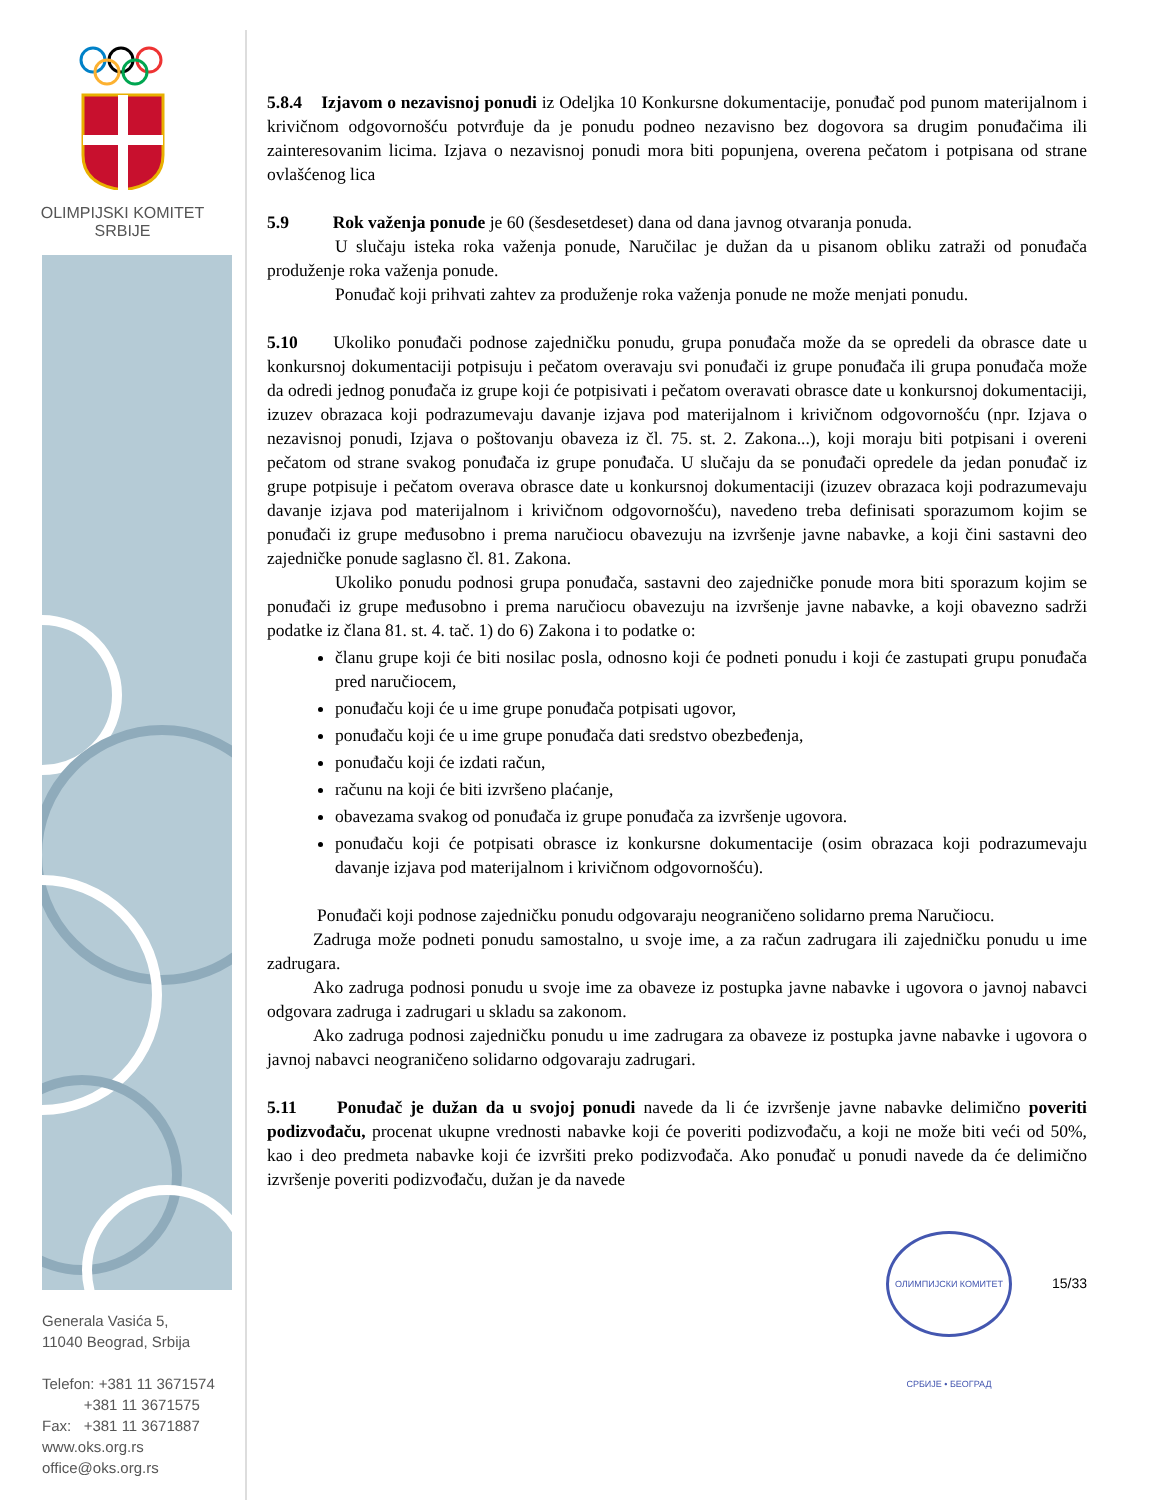OLIMPIJSKI KOMITET
SRBIJE
Generala Vasića 5,
11040 Beograd, Srbija
Telefon: +381 11 3671574
+381 11 3671575
Fax: +381 11 3671887
www.oks.org.rs
office@oks.org.rs
5.8.4 Izjavom o nezavisnoj ponudi iz Odeljka 10 Konkursne dokumentacije, ponuđač pod punom materijalnom i krivičnom odgovornošću potvrđuje da je ponudu podneo nezavisno bez dogovora sa drugim ponuđačima ili zainteresovanim licima. Izjava o nezavisnoj ponudi mora biti popunjena, overena pečatom i potpisana od strane ovlašćenog lica
5.9 Rok važenja ponude je 60 (šesdesetdeset) dana od dana javnog otvaranja ponuda.
U slučaju isteka roka važenja ponude, Naručilac je dužan da u pisanom obliku zatraži od ponuđača produženje roka važenja ponude.
Ponuđač koji prihvati zahtev za produženje roka važenja ponude ne može menjati ponudu.
5.10 Ukoliko ponuđači podnose zajedničku ponudu, grupa ponuđača može da se opredeli da obrasce date u konkursnoj dokumentaciji potpisuju i pečatom overavaju svi ponuđači iz grupe ponuđača ili grupa ponuđača može da odredi jednog ponuđača iz grupe koji će potpisivati i pečatom overavati obrasce date u konkursnoj dokumentaciji, izuzev obrazaca koji podrazumevaju davanje izjava pod materijalnom i krivičnom odgovornošću (npr. Izjava o nezavisnoj ponudi, Izjava o poštovanju obaveza iz čl. 75. st. 2. Zakona...), koji moraju biti potpisani i overeni pečatom od strane svakog ponuđača iz grupe ponuđača. U slučaju da se ponuđači opredele da jedan ponuđač iz grupe potpisuje i pečatom overava obrasce date u konkursnoj dokumentaciji (izuzev obrazaca koji podrazumevaju davanje izjava pod materijalnom i krivičnom odgovornošću), navedeno treba definisati sporazumom kojim se ponuđači iz grupe međusobno i prema naručiocu obavezuju na izvršenje javne nabavke, a koji čini sastavni deo zajedničke ponude saglasno čl. 81. Zakona.
Ukoliko ponudu podnosi grupa ponuđača, sastavni deo zajedničke ponude mora biti sporazum kojim se ponuđači iz grupe međusobno i prema naručiocu obavezuju na izvršenje javne nabavke, a koji obavezno sadrži podatke iz člana 81. st. 4. tač. 1) do 6) Zakona i to podatke o:
članu grupe koji će biti nosilac posla, odnosno koji će podneti ponudu i koji će zastupati grupu ponuđača pred naručiocem,
ponuđaču koji će u ime grupe ponuđača potpisati ugovor,
ponuđaču koji će u ime grupe ponuđača dati sredstvo obezbeđenja,
ponuđaču koji će izdati račun,
računu na koji će biti izvršeno plaćanje,
obavezama svakog od ponuđača iz grupe ponuđača za izvršenje ugovora.
ponuđaču koji će potpisati obrasce iz konkursne dokumentacije (osim obrazaca koji podrazumevaju davanje izjava pod materijalnom i krivičnom odgovornošću).
Ponuđači koji podnose zajedničku ponudu odgovaraju neograničeno solidarno prema Naručiocu.
Zadruga može podneti ponudu samostalno, u svoje ime, a za račun zadrugara ili zajedničku ponudu u ime zadrugara.
Ako zadruga podnosi ponudu u svoje ime za obaveze iz postupka javne nabavke i ugovora o javnoj nabavci odgovara zadruga i zadrugari u skladu sa zakonom.
Ako zadruga podnosi zajedničku ponudu u ime zadrugara za obaveze iz postupka javne nabavke i ugovora o javnoj nabavci neograničeno solidarno odgovaraju zadrugari.
5.11 Ponuđač je dužan da u svojoj ponudi navede da li će izvršenje javne nabavke delimično poveriti podizvođaču, procenat ukupne vrednosti nabavke koji će poveriti podizvođaču, a koji ne može biti veći od 50%, kao i deo predmeta nabavke koji će izvršiti preko podizvođača. Ako ponuđač u ponudi navede da će delimično izvršenje poveriti podizvođaču, dužan je da navede
ОЛИМПИЈСКИ КОМИТЕТ СРБИЈЕ • БЕОГРАД 15/33